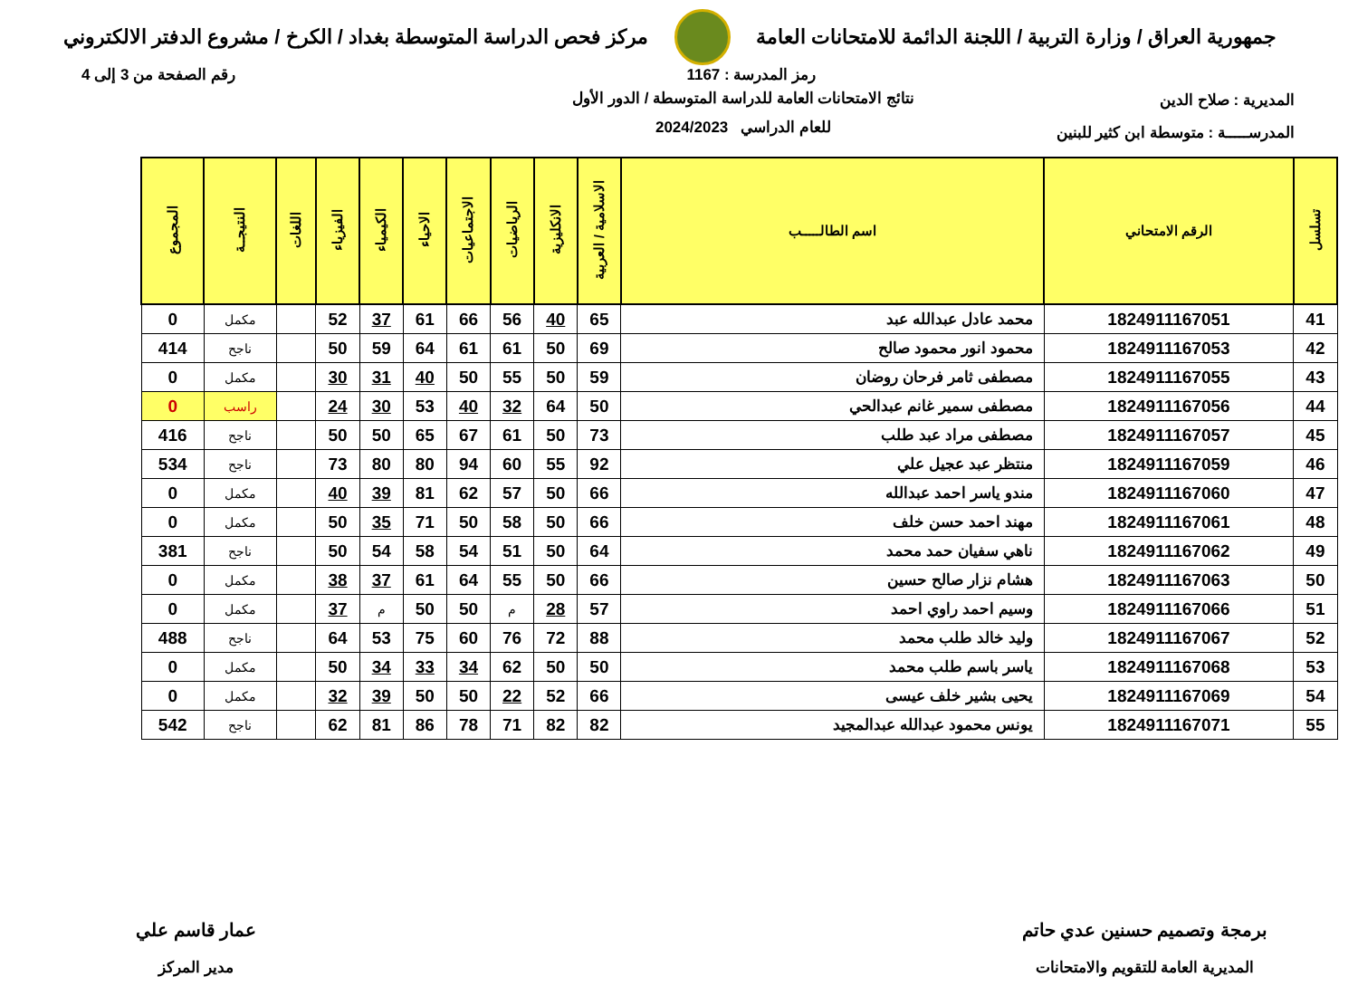جمهورية العراق / وزارة التربية / اللجنة الدائمة للامتحانات العامة
مركز فحص الدراسة المتوسطة بغداد / الكرخ / مشروع الدفتر الالكتروني
رمز المدرسة : 1167 رقم الصفحة من 3 إلى 4
المديرية : صلاح الدين
المدرســـــة : متوسطة ابن كثير للبنين
نتائج الامتحانات العامة للدراسة المتوسطة / الدور الأول
للعام الدراسي 2024/2023
| تسلسل | الرقم الامتحاني | اسم الطالـــــب | الاسلامية / العربية | الانكليزية | الرياضيات | الاجتماعيات | الاحياء | الكيمياء | الفيزياء | اللغات | النتيجــة | المجموع |
| --- | --- | --- | --- | --- | --- | --- | --- | --- | --- | --- | --- | --- |
| 41 | 1824911167051 | محمد عادل عبدالله عبد | 65 | 40 | 56 | 66 | 61 | 37 | 52 | | مكمل | 0 |
| 42 | 1824911167053 | محمود انور محمود صالح | 69 | 50 | 61 | 61 | 64 | 59 | 50 | | ناجح | 414 |
| 43 | 1824911167055 | مصطفى ثامر فرحان روضان | 59 | 50 | 55 | 50 | 40 | 31 | 30 | | مكمل | 0 |
| 44 | 1824911167056 | مصطفى سمير غانم عبدالحي | 50 | 64 | 32 | 40 | 53 | 30 | 24 | | راسب | 0 |
| 45 | 1824911167057 | مصطفى مراد عبد طلب | 73 | 50 | 61 | 67 | 65 | 50 | 50 | | ناجح | 416 |
| 46 | 1824911167059 | منتظر عبد عجيل علي | 92 | 55 | 60 | 94 | 80 | 80 | 73 | | ناجح | 534 |
| 47 | 1824911167060 | مندو ياسر احمد عبدالله | 66 | 50 | 57 | 62 | 81 | 39 | 40 | | مكمل | 0 |
| 48 | 1824911167061 | مهند احمد حسن خلف | 66 | 50 | 58 | 50 | 71 | 35 | 50 | | مكمل | 0 |
| 49 | 1824911167062 | ناهي سفيان حمد محمد | 64 | 50 | 51 | 54 | 58 | 54 | 50 | | ناجح | 381 |
| 50 | 1824911167063 | هشام نزار صالح حسين | 66 | 50 | 55 | 64 | 61 | 37 | 38 | | مكمل | 0 |
| 51 | 1824911167066 | وسيم احمد راوي احمد | 57 | 28 | م | 50 | 50 | م | 37 | | مكمل | 0 |
| 52 | 1824911167067 | وليد خالد طلب محمد | 88 | 72 | 76 | 60 | 75 | 53 | 64 | | ناجح | 488 |
| 53 | 1824911167068 | ياسر باسم طلب محمد | 50 | 50 | 62 | 34 | 33 | 34 | 50 | | مكمل | 0 |
| 54 | 1824911167069 | يحيى بشير خلف عيسى | 66 | 52 | 22 | 50 | 50 | 39 | 32 | | مكمل | 0 |
| 55 | 1824911167071 | يونس محمود عبدالله عبدالمجيد | 82 | 82 | 71 | 78 | 86 | 81 | 62 | | ناجح | 542 |
برمجة وتصميم حسنين عدي حاتم
المديرية العامة للتقويم والامتحانات
عمار قاسم علي
مدير المركز